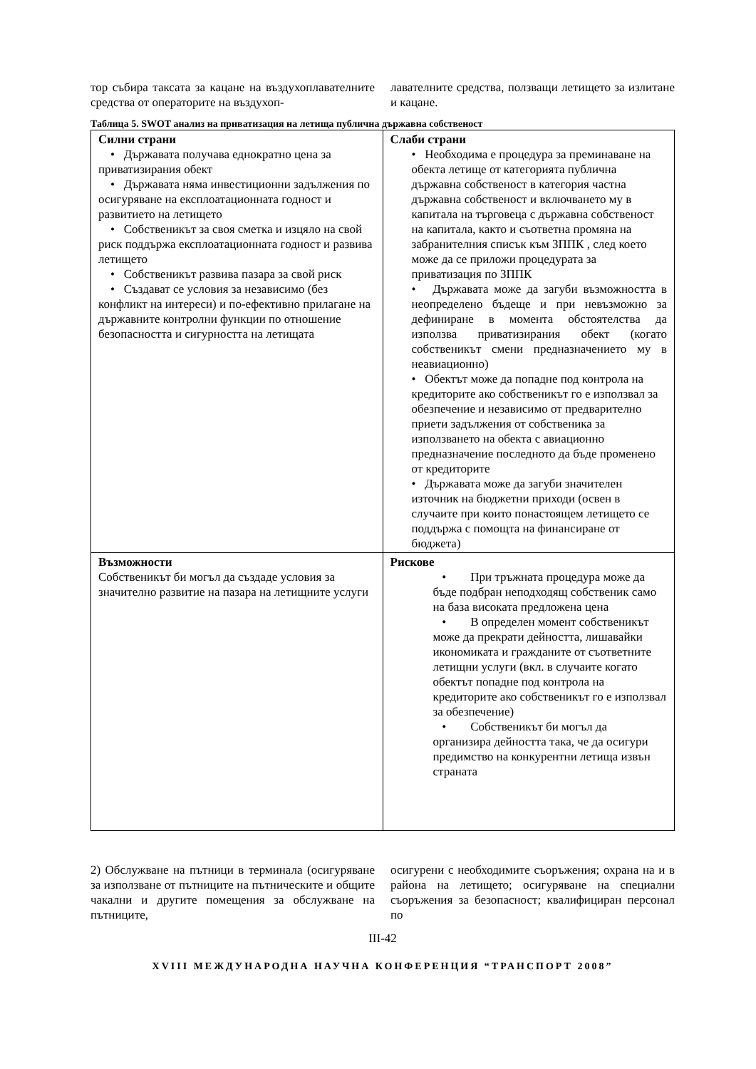тор събира таксата за кацане на въздухоплавателните средства от операторите на въздухоп-
лавателните средства, ползващи летището за излитане и кацане.
Таблица 5. SWOT анализ на приватизация на летища публична държавна собственост
| Силни страни • Държавата получава еднократно цена за приватизирания обект • Държавата няма инвестиционни задължения по осигуряване на експлоатационната годност и развитието на летището • Собственикът за своя сметка и изцяло на свой риск поддържа експлоатационната годност и развива летището • Собственикът развива пазара за свой риск • Създават се условия за независимо (без конфликт на интереси) и по-ефективно прилагане на държавните контролни функции по отношение безопасността и сигурността на летищата | Слаби страни • Необходима е процедура за преминаване на обекта летище от категорията публична държавна собственост в категория частна държавна собственост и включването му в капитала на търговеца с държавна собственост на капитала, както и съответна промяна на забранителния списък към ЗППК , след което може да се приложи процедурата за приватизация по ЗППК • Държавата може да загуби възможността в неопределено бъдеще и при невъзможно за дефиниране в момента обстоятелства да използва приватизирания обект (когато собственикът смени предназначението му в неавиационно) • Обектът може да попадне под контрола на кредиторите ако собственикът го е използвал за обезпечение и независимо от предварително приети задължения от собственика за използването на обекта с авиационно предназначение последното да бъде променено от кредиторите • Държавата може да загуби значителен източник на бюджетни приходи (освен в случаите при които понастоящем летището се поддържа с помощта на финансиране от бюджета) |
| Възможности Собственикът би могъл да създаде условия за значително развитие на пазара на летищните услуги | Рискове • При тръжната процедура може да бъде подбран неподходящ собственик само на база високата предложена цена • В определен момент собственикът може да прекрати дейността, лишавайки икономиката и гражданите от съответните летищни услуги (вкл. в случаите когато обектът попадне под контрола на кредиторите ако собственикът го е използвал за обезпечение) • Собственикът би могъл да организира дейността така, че да осигури предимство на конкурентни летища извън страната |
2) Обслужване на пътници в терминала (осигуряване за използване от пътниците на пътническите и общите чакални и другите помещения за обслужване на пътниците,
осигурени с необходимите съоръжения; охрана на и в района на летището; осигуряване на специални съоръжения за безопасност; квалифициран персонал по
III-42
XVIII МЕЖДУНАРОДНА НАУЧНА КОНФЕРЕНЦИЯ “ТРАНСПОРТ 2008”